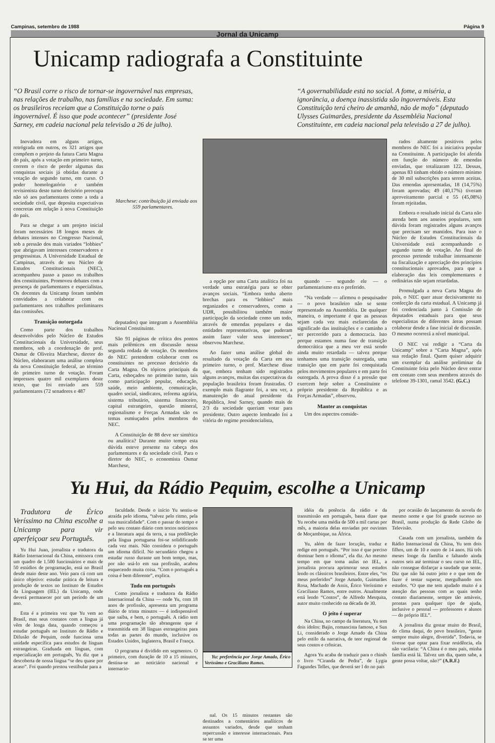Campinas, setembro de 1988 Página 9
Jornal da Unicamp
Unicamp radiografa a Constituinte
“O Brasil corre o risco de tornar-se ingovernável nas empresas, nas relações de trabalho, nas famílias e na sociedade. Em suma: os brasileiros receiam que a Constituição torne o país ingovernável. É isso que pode acontecer” (presidente José Sarney, em cadeia nacional pela televisão a 26 de julho).
“A governabilidade está no social. A fome, a miséria, a ignorância, a doença inassistida são ingovernáveis. Esta Constituição terá cheiro de amanhã, não de mofo” (deputado Ulysses Guimarães, presidente da Assembléia Nacional Constituinte, em cadeia nacional pela televisão a 27 de julho).
Inovadora em alguns artigos, retrógrada em outros, os 321 artigos que compõem o projeto da futura Carta Magna do país, após a votação em primeiro turno, correm o risco de perder algumas das conquistas sociais já obtidas durante a votação do segundo turno, em curso. O poder homologatório e também revisionista deste turno decisório preocupa não só aos parlamentares como a toda a sociedade civil, que deposita expectativas concretas em relação à nova Constituição do país.
Para se chegar a um projeto inicial foram necessários 18 longos meses de debates intensos no Congresso Nacional, sob a pressão dos mais variados “lobbies” que abrigavam interesses conservadores e progressistas. A Universidade Estadual de Campinas, através de seu Núcleo de Estudos Constitucionais (NEC), acompanhou passo a passo os trabalhos dos constituintes. Promoveu debates com a presença de parlamentares e especialistas. Os docentes da Unicamp foram também convidados a colaborar com os parlamentares nos trabalhos preliminares das comissões.
Transição outorgada
Como parte dos trabalhos desenvolvidos pelo Núcleo de Estudos Constitucionais da Universidade, seus membros, sob a coordenação do prof. Osmar de Oliveira Marchese, diretor do Núcleo, elaboraram uma análise completa da nova Constituição federal, ao término do primeiro turno de votação. Foram impressos quatro mil exemplares deste texto, que foi enviado aos 559 parlamentares (72 senadores e 487
Marchese: contribuição já enviada aos 559 parlamentares.
deputados) que integram a Assembléia Nacional Constituinte.
São 91 páginas de crítica dos pontos mais polêmicos em discussão nessa segunda rodada de votação. Os membros do NEC pretendem colaborar com os constituintes no processo decisório da Carta Magna. Os tópicos principais da Carta, esboçados no primeito turno, tais como participação popular, educação, saúde, meio ambiente, comunicação, quadro social, sindicatos, reforma agrária, sistema tributário, sistema financeiro, capital estrangeiro, questão mineral, regionalismo e Forças Armadas são os temas esmiuçados pelos membros do NEC.
A Constituição de 88 deve ser sintética ou analítica? Durante muito tempo esta dúvida esteve presente na cabeça dos parlamentares e da sociedade civil. Para o diretor do NEC, o economista Osmar Marchese,
a opção por uma Carta analítica foi na verdade uma estratégia para se obter avanços sociais. “Embora tenha aberto brechas para os “lobbies” mais organizados e conservadores, como a UDR, possibilitou também maior participação da sociedade como um todo, através de emendas populares e das entidades representativas, que puderam assim fazer valer seus interesses”, observou Marchese.
Ao fazer uma análise global do resultado da votação da Carta em seu primeiro turno, o prof. Marchese disse que, embora tenham sido registrados alguns avanços, muitas das expectativas da população brasileira foram frustradas. O exemplo mais flagrante foi, a seu ver, a manutenção do atual presidente da República, José Sarney, quando mais de 2/3 da sociedade queriam votar para presidente. Outro aspecto lembrado foi a vitória do regime presidencialista,
quando — segundo ele — o parlamentarismo era o preferido.
“Na verdade — afirmou o pesquisador — o povo brasileiro não se sente representado na Assembléia. De qualquer maneira, o importante é que as pessoas sejam cada vez mais esclarecidas do significado das instituições e o caminho a ser percorrido para a democracia. Isto porque estamos numa fase de transição democrática que a meu ver está sendo ainda muito retardada — talvez porque tenhamos uma transição outorgada, uma transição que em parte foi conquistada pelos movimentos populares e em parte foi outorgada. A prova disso é a pressão que exercem hoje sobre a Constituinte o próprio presidente da República e as Forças Armadas”, observou.
Manter as conquistas
Um dos aspectos conside-
rados altamente positivos pelos membros do NEC foi a iniciativa popular na Constituinte. A participação foi aferida em função do número de emendas enviadas, que totalizaram 122. Dessas, apenas 83 tinham obtido o número mínimo de 30 mil subscrições para serem aceitas. Das emendas apresentadas, 18 (14,75%) foram aprovadas; 49 (40,17%) tiveram aproveitamento parcial e 55 (45,08%) foram rejeitadas.
Embora o resultado inicial da Carta não atenda bem aos anseios populares, sem dúvida foram registrados alguns avanços que precisam ser mantidos. Para isso o Núcleo de Estudos Constitucionais da Universidade está acompanhando o segundo turno de votação. Ao final do processo pretende trabalhar intensamente na fiscalização e apreciação dos princípios constitucionais aprovados, para que a elaboração das leis complementares e ordinárias não sejam retardadas.
Promulgada a nova Carta Magna do país, o NEC quer atuar decisivamente na confecção da carta estadual. A Unicamp já foi credenciada junto à Comissão de deputados estaduais para que seus especialistas de diferentes áreas possam colaborar desde a fase inicial de discussão. O mesmo ocorrerá a nível municipal.
O NEC vai redigir a “Carta da Unicamp” sobre a “Carta Magna”, após sua redação final. Quem quiser adquirir um exemplar da análise preliminar da Constituinte feita pelo Núcleo deve entrar em contato com seus membros através do telefone 39-1301, ramal 3542. (G.C.)
Yu Hui, da Rádio Pequim, escolhe a Unicamp
Tradutora de Érico Veríssimo na China escolhe a Unicamp para vir aperfeiçoar seu Português.
Yu Hui Juan, jornalista e tradutora da Rádio Internacional da China, emissora com um quadro de 1.500 funcionários e mais de 50 estúdios de programação, está no Brasil desde maio deste ano. Veio para cá com um único objetivo: estudar prática de leitura e produção de textos no Instituto de Estudos da Linguagem (IEL) da Unicamp, onde deverá permanecer por um período de um ano.
Esta é a primeira vez que Yu vem ao Brasil, mas seus contatos com a língua já vêm de longa data, quando começou a estudar português no Instituto de Rádio e Difusão de Pequim, onde funciona uma unidade específica para estudos de línguas estrangeiras. Graduada em línguas, com especialização em português, Yu diz que a descoberta de nossa língua “se deu quase por acaso”. Foi quando prestou vestibular para a
faculdade. Desde o início Yu sentiu-se atraída pelo idioma, “talvez pelo ritmo, pela sua musicalidade”. Com o passar do tempo e pelo seu contato diário com textos noticiosos e a literatura aqui da terra, a sua predileção pela língua portuguesa foi-se solidificando cada vez mais. Não considera o português um idioma difícil. No secundário chegou a estudar russo durante um bom tempo, mas, por não usá-lo em sua profissão, acabou esquecendo muita coisa. “Com o português a coisa é bem diferente”, explica.
Tudo em português
Como jornalista e tradutora da Rádio Internacional da China — onde Yu, com 18 anos de profissão, apresenta um programa diário de trinta minutos — é indispensável que saiba, e bem, o português. A rádio tem uma programação tão abrangente que é transmitida em 38 línguas estrangeiras para todas as partes do mundo, inclusive os Estados Unidos, Inglaterra, Brasil e França.
O programa é dividido em segmentos. O primeiro, com duração de 10 a 15 minutos, destina-se ao noticiário nacional e internacio-
Yu: preferência por Jorge Amado, Érico Veríssimo e Graciliano Ramos.
nal. Os 15 minutos restantes são destinados a comentários analíticos de assuntos variados, desde que tenham repercussão e interesse internacionais. Para se ter uma
idéia da potência da rádio e da transmissão em português, basta dizer que Yu recebe uma média de 500 a mil cartas por mês, a maioria delas enviadas por ouvintes de Moçambique, na África.
Yu, além de fazer locução, traduz e redige em português. “Por isso é que preciso dominar bem o idioma”, ela diz. Ao mesmo tempo em que toma aulas no IEL, a jornalista procura aprimorar seus estudos lendo os clássicos brasileiros. Entre eles, “os meus preferidos” Jorge Amado, Guimarães Rosa, Machado de Assis, Érico Veríssimo e Graciliano Ramos, entre outros. Atualmente está lendo “Contos”, de Alfredo Mesquita, autor muito conhecido na década de 30.
O jeito é superar
Na China, no campo da literatura, Yu tem dois ídolos: Bajin, romancista famoso, e Sun Li, considerado o Jorge Amado da China pelo estilo da narrativa, de teor regional de seus contos e crônicas.
Agora Yu acaba de traduzir para o chinês o livro “Ciranda de Pedra”, de Lygia Fagundes Telles, que deverá ser l do no país
por ocasião do lançamento da novela do mesmo nome e que foi grande sucesso no Brasil, numa produção da Rede Globo de Televisão.
Casada com um jornalista, também da Rádio Internacional da China, Yu tem dois filhos, um de 10 e outro de 14 anos. Há três meses longe da família e faltando ainda outros seis até terminar o seu curso no IEL, não consegue disfarçar a saudade que sente. Diz que não há outro jeito e o que tem de fazer é tentar superar, mergulhando nos estudos. “O que me tem ajudado muito é a atenção das pessoas com as quais tenho contato diariamente, sempre tão amáveis, prontas para qualquer tipo de ajuda, inclusive o pessoal — professores e alunos — do próprio IEL”.
A jornalista diz gostar muito do Brasil, do clima daqui, do povo brasileiro, “gente sempre muito alegre, divertida”. Todavia, se tivesse que optar para fixar residência, ela não vacilaria: “A China é o meu país, minha família está lá. Talvez um dia, quem sabe, a gente possa voltar, não?” (A.R.F.)